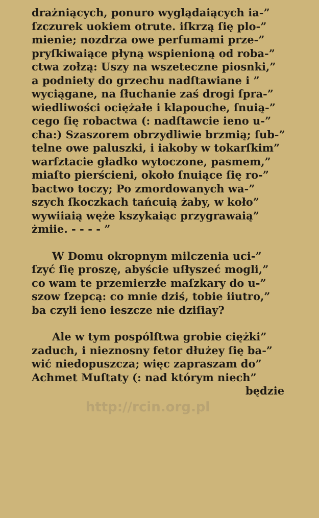drażniących, ponuro wyglądaiących ia-”
ſzczurek uokiem otrute. iſkrzą ſię plo-”
mienie; nozdrza owe perfumami prze-”
pryſkiwaiące płyną wspienioną od roba-”
ctwa zołzą: Uszy na wszeteczne piosnki,”
a podniety do grzechu nadſtawiane i ”
wyciągane, na ſłuchanie zaś drogi ſpra-”
wiedliwości ociężałe i klapouche, ſnuią-”
cego ſię robactwa (: nadſtawcie ieno u-”
cha:) Szaszorem obrzydliwie brzmią; ſub-”
telne owe paluszki, i iakoby w tokarſkim”
warſztacie gładko wytoczone, pasmem,”
miaſto pierścieni, około ſnuiące ſię ro-”
bactwo toczy; Po zmordowanych wa-”
szych ſkoczkach tańcuią żaby, w koło”
wywiiaią węże kszykaiąc przygrawaią”
żmiie. - - - - ”
W Domu okropnym milczenia uci-”
ſzyć ſię proszę, abyście uſłyszeć mogli,”
co wam te przemierzłe maſzkary do u-”
szow ſzepcą: co mnie dziś, tobie iiutro,”
ba czyli ieno ieszcze nie dziſiay?
Ale w tym pospólſtwa grobie ciężki”
zaduch, i nieznosny fetor dłużey ſię ba-”
wić niedopuszcza; więc zapraszam do”
Achmet Muſtaty (: nad którym niech”
będzie
http://rcin.org.pl